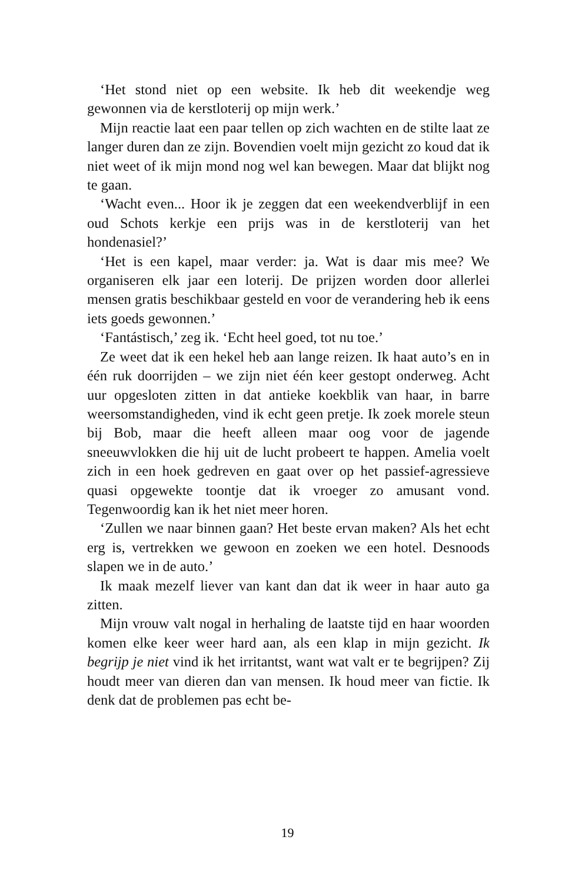‘Het stond niet op een website. Ik heb dit weekendje weg gewonnen via de kerstloterij op mijn werk.’
Mijn reactie laat een paar tellen op zich wachten en de stilte laat ze langer duren dan ze zijn. Bovendien voelt mijn gezicht zo koud dat ik niet weet of ik mijn mond nog wel kan bewegen. Maar dat blijkt nog te gaan.
‘Wacht even... Hoor ik je zeggen dat een weekendverblijf in een oud Schots kerkje een prijs was in de kerstloterij van het hondenasiel?’
‘Het is een kapel, maar verder: ja. Wat is daar mis mee? We organiseren elk jaar een loterij. De prijzen worden door allerlei mensen gratis beschikbaar gesteld en voor de verandering heb ik eens iets goeds gewonnen.’
‘Fantástisch,’ zeg ik. ‘Echt heel goed, tot nu toe.’
Ze weet dat ik een hekel heb aan lange reizen. Ik haat auto’s en in één ruk doorrijden – we zijn niet één keer gestopt onderweg. Acht uur opgesloten zitten in dat antieke koekblik van haar, in barre weersomstandigheden, vind ik echt geen pretje. Ik zoek morele steun bij Bob, maar die heeft alleen maar oog voor de jagende sneeuwvlokken die hij uit de lucht probeert te happen. Amelia voelt zich in een hoek gedreven en gaat over op het passief-agressieve quasi opgewekte toontje dat ik vroeger zo amusant vond. Tegenwoordig kan ik het niet meer horen.
‘Zullen we naar binnen gaan? Het beste ervan maken? Als het echt erg is, vertrekken we gewoon en zoeken we een hotel. Desnoods slapen we in de auto.’
Ik maak mezelf liever van kant dan dat ik weer in haar auto ga zitten.
Mijn vrouw valt nogal in herhaling de laatste tijd en haar woorden komen elke keer weer hard aan, als een klap in mijn gezicht. Ik begrijp je niet vind ik het irritantst, want wat valt er te begrijpen? Zij houdt meer van dieren dan van mensen. Ik houd meer van fictie. Ik denk dat de problemen pas echt be-
19